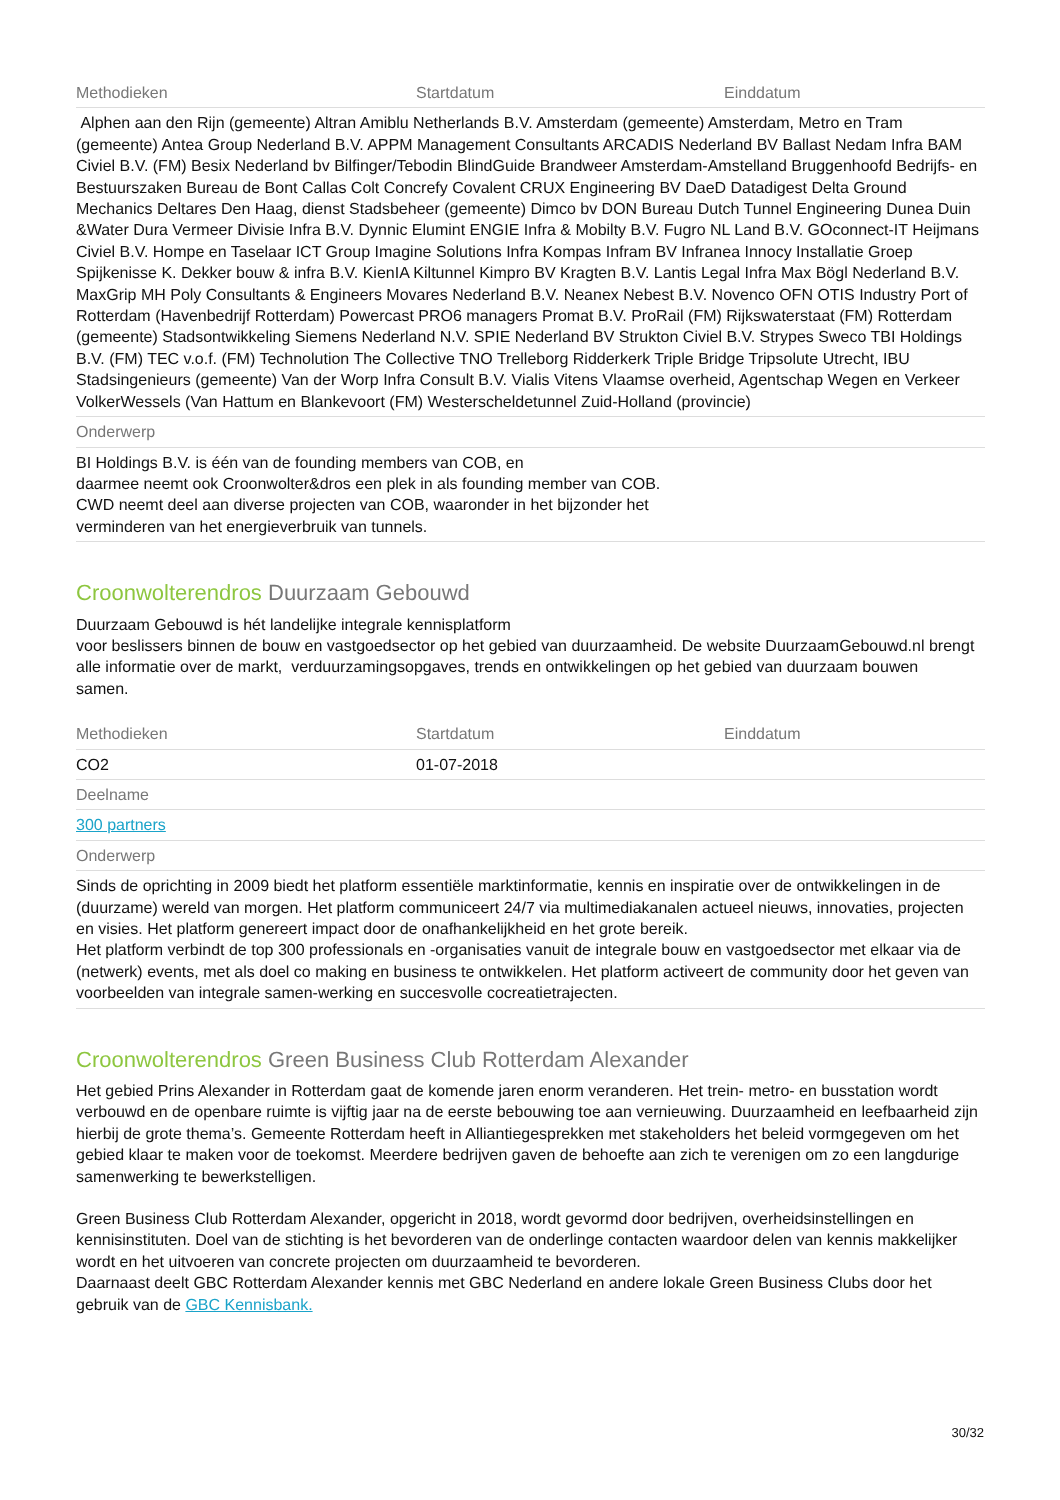| Methodieken | Startdatum | Einddatum |
| --- | --- | --- |
| Alphen aan den Rijn (gemeente) Altran Amiblu Netherlands B.V. Amsterdam (gemeente) Amsterdam, Metro en Tram (gemeente) Antea Group Nederland B.V. APPM Management Consultants ARCADIS Nederland BV Ballast Nedam Infra BAM Civiel B.V. (FM) Besix Nederland bv Bilfinger/Tebodin BlindGuide Brandweer Amsterdam-Amstelland Bruggenhoofd Bedrijfs- en Bestuurszaken Bureau de Bont Callas Colt Concrefy Covalent CRUX Engineering BV DaeD Datadigest Delta Ground Mechanics Deltares Den Haag, dienst Stadsbeheer (gemeente) Dimco bv DON Bureau Dutch Tunnel Engineering Dunea Duin &Water Dura Vermeer Divisie Infra B.V. Dynnic Elumint ENGIE Infra & Mobilty B.V. Fugro NL Land B.V. GOconnect-IT Heijmans Civiel B.V. Hompe en Taselaar ICT Group Imagine Solutions Infra Kompas Infram BV Infranea Innocy Installatie Groep Spijkenisse K. Dekker bouw & infra B.V. KienIA Kiltunnel Kimpro BV Kragten B.V. Lantis Legal Infra Max Bögl Nederland B.V. MaxGrip MH Poly Consultants & Engineers Movares Nederland B.V. Neanex Nebest B.V. Novenco OFN OTIS Industry Port of Rotterdam (Havenbedrijf Rotterdam) Powercast PRO6 managers Promat B.V. ProRail (FM) Rijkswaterstaat (FM) Rotterdam (gemeente) Stadsontwikkeling Siemens Nederland N.V. SPIE Nederland BV Strukton Civiel B.V. Strypes Sweco TBI Holdings B.V. (FM) TEC v.o.f. (FM) Technolution The Collective TNO Trelleborg Ridderkerk Triple Bridge Tripsolute Utrecht, IBU Stadsingenieurs (gemeente) Van der Worp Infra Consult B.V. Vialis Vitens Vlaamse overheid, Agentschap Wegen en Verkeer VolkerWessels (Van Hattum en Blankevoort (FM) Westerscheldetunnel Zuid-Holland (provincie) | | |
| Onderwerp | | |
| BI Holdings B.V. is één van de founding members van COB, en daarmee neemt ook Croonwolter&dros een plek in als founding member van COB. CWD neemt deel aan diverse projecten van COB, waaronder in het bijzonder het verminderen van het energieverbruik van tunnels. | | |
Croonwolterendros Duurzaam Gebouwd
Duurzaam Gebouwd is hét landelijke integrale kennisplatform
voor beslissers binnen de bouw en vastgoedsector op het gebied van duurzaamheid. De website DuurzaamGebouwd.nl brengt alle informatie over de markt, verduurzamingsopgaves, trends en ontwikkelingen op het gebied van duurzaam bouwen
samen.
| Methodieken | Startdatum | Einddatum |
| --- | --- | --- |
| CO2 | 01-07-2018 | |
| Deelname | | |
| 300 partners | | |
| Onderwerp | | |
| Sinds de oprichting in 2009 biedt het platform essentiële marktinformatie, kennis en inspiratie over de ontwikkelingen in de (duurzame) wereld van morgen. Het platform communiceert 24/7 via multimediakanalen actueel nieuws, innovaties, projecten en visies. Het platform genereert impact door de onafhankelijkheid en het grote bereik. Het platform verbindt de top 300 professionals en -organisaties vanuit de integrale bouw en vastgoedsector met elkaar via de (netwerk) events, met als doel co making en business te ontwikkelen. Het platform activeert de community door het geven van voorbeelden van integrale samen-werking en succesvolle cocreatietrajecten. | | |
Croonwolterendros Green Business Club Rotterdam Alexander
Het gebied Prins Alexander in Rotterdam gaat de komende jaren enorm veranderen. Het trein- metro- en busstation wordt verbouwd en de openbare ruimte is vijftig jaar na de eerste bebouwing toe aan vernieuwing. Duurzaamheid en leefbaarheid zijn hierbij de grote thema’s. Gemeente Rotterdam heeft in Alliantiegesprekken met stakeholders het beleid vormgegeven om het gebied klaar te maken voor de toekomst. Meerdere bedrijven gaven de behoefte aan zich te verenigen om zo een langdurige samenwerking te bewerkstelligen.
Green Business Club Rotterdam Alexander, opgericht in 2018, wordt gevormd door bedrijven, overheidsinstellingen en kennisinstituten. Doel van de stichting is het bevorderen van de onderlinge contacten waardoor delen van kennis makkelijker wordt en het uitvoeren van concrete projecten om duurzaamheid te bevorderen.
Daarnaast deelt GBC Rotterdam Alexander kennis met GBC Nederland en andere lokale Green Business Clubs door het gebruik van de GBC Kennisbank.
30/32